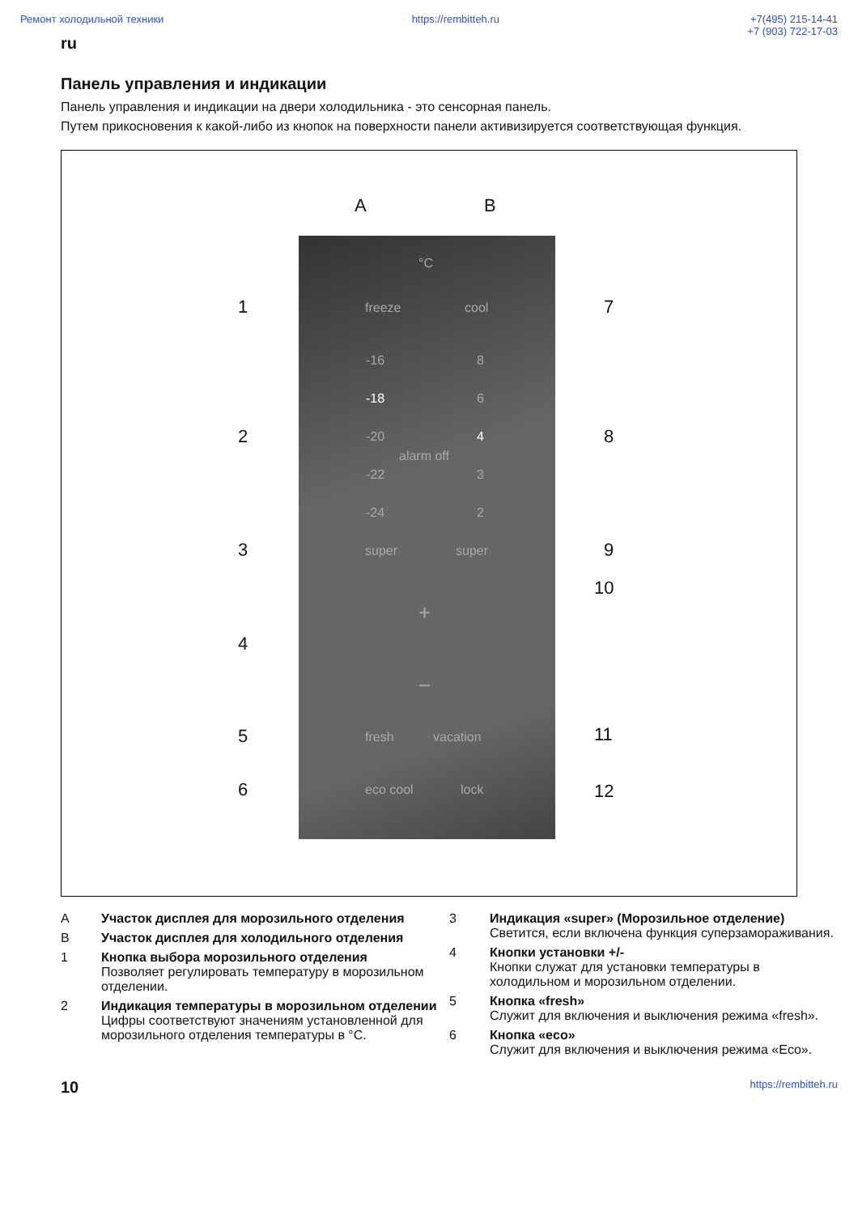Ремонт холодильной техники https://rembitteh.ru +7(495) 215-14-41
+7 (903) 722-17-03
ru
Панель управления и индикации
Панель управления и индикации на двери холодильника - это сенсорная панель.
Путем прикосновения к какой-либо из кнопок на поверхности панели активизируется соответствующая функция.
A B
°C
freeze cool
-16 8
-18 6
-20 4
alarm off
-22 3
-24 2
super super
+
−
fresh vacation
eco cool lock
1
2
3
4
5
6
7
8
9
10
11
12
A Участок дисплея для морозильного отделения
B Участок дисплея для холодильного отделения
1 Кнопка выбора морозильного отделения
Позволяет регулировать температуру в морозильном отделении.
2 Индикация температуры в морозильном отделении
Цифры соответствуют значениям установленной для морозильного отделения температуры в °C.
3 Индикация «super» (Морозильное отделение)
Светится, если включена функция суперзамораживания.
4 Кнопки установки +/-
Кнопки служат для установки температуры в холодильном и морозильном отделении.
5 Кнопка «fresh»
Служит для включения и выключения режима «fresh».
6 Кнопка «eco»
Служит для включения и выключения режима «Eco».
10 https://rembitteh.ru